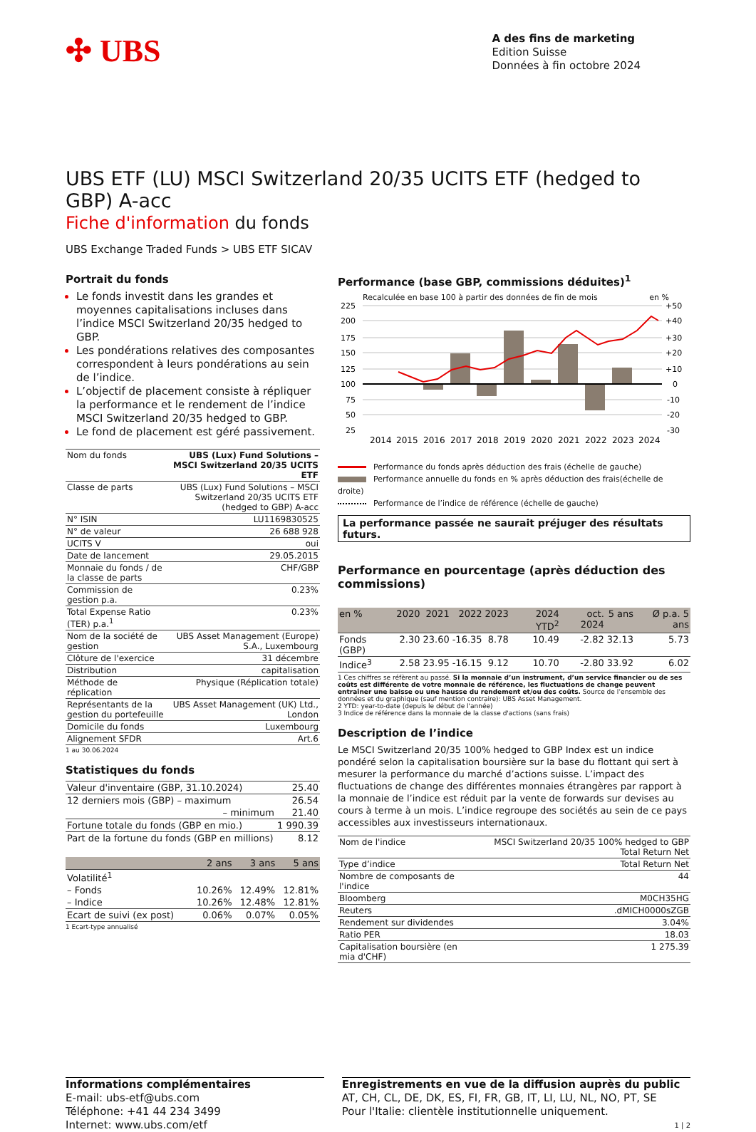✣ UBS
A des fins de marketing
Edition Suisse
Données à fin octobre 2024
UBS ETF (LU) MSCI Switzerland 20/35 UCITS ETF (hedged to GBP) A-acc
Fiche d'information du fonds
UBS Exchange Traded Funds > UBS ETF SICAV
Portrait du fonds
Le fonds investit dans les grandes et moyennes capitalisations incluses dans l’indice MSCI Switzerland 20/35 hedged to GBP.
Les pondérations relatives des composantes correspondent à leurs pondérations au sein de l’indice.
L’objectif de placement consiste à répliquer la performance et le rendement de l’indice MSCI Switzerland 20/35 hedged to GBP.
Le fond de placement est géré passivement.
| Nom du fonds | UBS (Lux) Fund Solutions – MSCI Switzerland 20/35 UCITS ETF |
| Classe de parts | UBS (Lux) Fund Solutions – MSCI Switzerland 20/35 UCITS ETF (hedged to GBP) A-acc |
| N° ISIN | LU1169830525 |
| N° de valeur | 26 688 928 |
| UCITS V | oui |
| Date de lancement | 29.05.2015 |
| Monnaie du fonds / de la classe de parts | CHF/GBP |
| Commission de gestion p.a. | 0.23% |
| Total Expense Ratio (TER) p.a.<sup>1</sup> | 0.23% |
| Nom de la société de gestion | UBS Asset Management (Europe) S.A., Luxembourg |
| Clôture de l'exercice | 31 décembre |
| Distribution | capitalisation |
| Méthode de réplication | Physique (Réplication totale) |
| Représentants de la gestion du portefeuille | UBS Asset Management (UK) Ltd., London |
| Domicile du fonds | Luxembourg |
| Alignement SFDR | Art.6 |
1 au 30.06.2024
Statistiques du fonds
| Valeur d'inventaire (GBP, 31.10.2024) | 25.40 |
| 12 derniers mois (GBP) – maximum | 26.54 |
| – minimum | 21.40 |
| Fortune totale du fonds (GBP en mio.) | 1 990.39 |
| Part de la fortune du fonds (GBP en millions) | 8.12 |
| | 2 ans | 3 ans | 5 ans |
| --- | --- | --- | --- |
| Volatilité<sup>1</sup> | | | |
| – Fonds | 10.26% | 12.49% | 12.81% |
| – Indice | 10.26% | 12.48% | 12.81% |
| Ecart de suivi (ex post) | 0.06% | 0.07% | 0.05% |
1 Ecart-type annualisé
Performance (base GBP, commissions déduites)<sup>1</sup>
Recalculée en base 100 à partir des données de fin de mois en %
225
200
175
150
125
100
75
50
25
+50
+40
+30
+20
+10
0
-10
-20
-30
2014
2015
2016
2017
2018
2019
2020
2021
2022
2023
2024
Performance du fonds après déduction des frais (échelle de gauche)
Performance annuelle du fonds en % après déduction des frais(échelle de droite)
Performance de l’indice de référence (échelle de gauche)
La performance passée ne saurait préjuger des résultats futurs.
Performance en pourcentage (après déduction des commissions)
| en % | 2020 | 2021 | 2022 | 2023 | 2024 YTD<sup>2</sup> | oct. 2024 | 5 ans | Ø p.a. 5 ans |
| --- | --- | --- | --- | --- | --- | --- | --- | --- |
| Fonds (GBP) | 2.30 | 23.60 | -16.35 | 8.78 | 10.49 | -2.82 | 32.13 | 5.73 |
| Indice<sup>3</sup> | 2.58 | 23.95 | -16.15 | 9.12 | 10.70 | -2.80 | 33.92 | 6.02 |
1 Ces chiffres se réfèrent au passé. Si la monnaie d’un instrument, d’un service financier ou de ses coûts est différente de votre monnaie de référence, les fluctuations de change peuvent entraîner une baisse ou une hausse du rendement et/ou des coûts. Source de l’ensemble des données et du graphique (sauf mention contraire): UBS Asset Management.
2 YTD: year-to-date (depuis le début de l'année)
3 Indice de référence dans la monnaie de la classe d'actions (sans frais)
Description de l’indice
Le MSCI Switzerland 20/35 100% hedged to GBP Index est un indice pondéré selon la capitalisation boursière sur la base du flottant qui sert à mesurer la performance du marché d’actions suisse. L’impact des fluctuations de change des différentes monnaies étrangères par rapport à la monnaie de l’indice est réduit par la vente de forwards sur devises au cours à terme à un mois. L’indice regroupe des sociétés au sein de ce pays accessibles aux investisseurs internationaux.
| Nom de l'indice | MSCI Switzerland 20/35 100% hedged to GBP Total Return Net |
| Type d’indice | Total Return Net |
| Nombre de composants de l'indice | 44 |
| Bloomberg | M0CH35HG |
| Reuters | .dMICH0000sZGB |
| Rendement sur dividendes | 3.04% |
| Ratio PER | 18.03 |
| Capitalisation boursière (en mia d'CHF) | 1 275.39 |
Informations complémentaires
E-mail: ubs-etf@ubs.com
Téléphone: +41 44 234 3499
Internet: www.ubs.com/etf
Enregistrements en vue de la diffusion auprès du public
AT, CH, CL, DE, DK, ES, FI, FR, GB, IT, LI, LU, NL, NO, PT, SE
Pour l'Italie: clientèle institutionnelle uniquement.
1 | 2